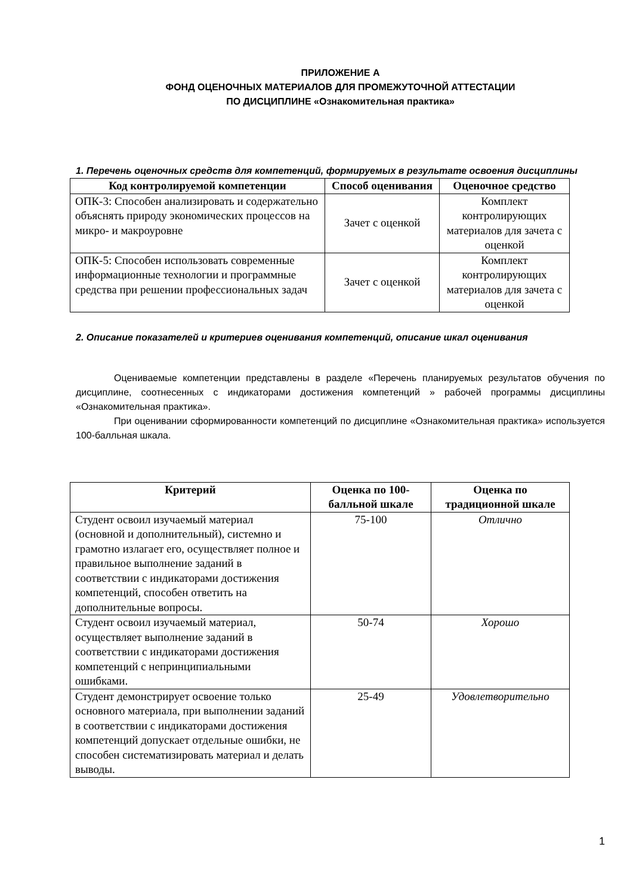ПРИЛОЖЕНИЕ А
ФОНД ОЦЕНОЧНЫХ МАТЕРИАЛОВ ДЛЯ ПРОМЕЖУТОЧНОЙ АТТЕСТАЦИИ
ПО ДИСЦИПЛИНЕ «Ознакомительная практика»
1. Перечень оценочных средств для компетенций, формируемых в результате освоения дисциплины
| Код контролируемой компетенции | Способ оценивания | Оценочное средство |
| --- | --- | --- |
| ОПК-3: Способен анализировать и содержательно объяснять природу экономических процессов на микро- и макроуровне | Зачет с оценкой | Комплект контролирующих материалов для зачета с оценкой |
| ОПК-5: Способен использовать современные информационные технологии и программные средства при решении профессиональных задач | Зачет с оценкой | Комплект контролирующих материалов для зачета с оценкой |
2. Описание показателей и критериев оценивания компетенций, описание шкал оценивания
Оцениваемые компетенции представлены в разделе «Перечень планируемых результатов обучения по дисциплине, соотнесенных с индикаторами достижения компетенций » рабочей программы дисциплины «Ознакомительная практика».
При оценивании сформированности компетенций по дисциплине «Ознакомительная практика» используется 100-балльная шкала.
| Критерий | Оценка по 100-балльной шкале | Оценка по традиционной шкале |
| --- | --- | --- |
| Студент освоил изучаемый материал (основной и дополнительный), системно и грамотно излагает его, осуществляет полное и правильное выполнение заданий в соответствии с индикаторами достижения компетенций, способен ответить на дополнительные вопросы. | 75-100 | Отлично |
| Студент освоил изучаемый материал, осуществляет выполнение заданий в соответствии с индикаторами достижения компетенций с непринципиальными ошибками. | 50-74 | Хорошо |
| Студент демонстрирует освоение только основного материала, при выполнении заданий в соответствии с индикаторами достижения компетенций допускает отдельные ошибки, не способен систематизировать материал и делать выводы. | 25-49 | Удовлетворительно |
1